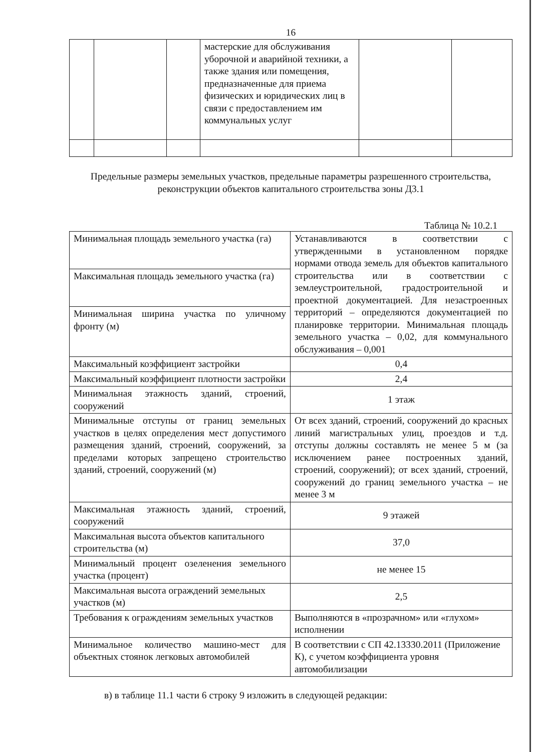16
| | | | мастерские для обслуживания уборочной и аварийной техники, а также здания или помещения, предназначенные для приема физических и юридических лиц в связи с предоставлением им коммунальных услуг | | |
Предельные размеры земельных участков, предельные параметры разрешенного строительства, реконструкции объектов капитального строительства зоны Д3.1
Таблица № 10.2.1
| Минимальная площадь земельного участка (га) | Устанавливаются в соответствии с утвержденными в установленном порядке нормами отвода земель для объектов капитального строительства или в соответствии с землеустроительной, градостроительной и проектной документацией. Для незастроенных территорий – определяются документацией по планировке территории. Минимальная площадь земельного участка – 0,02, для коммунального обслуживания – 0,001 |
| Максимальная площадь земельного участка (га) | |
| Минимальная ширина участка по уличному фронту (м) | |
| Максимальный коэффициент застройки | 0,4 |
| Максимальный коэффициент плотности застройки | 2,4 |
| Минимальная этажность зданий, строений, сооружений | 1 этаж |
| Минимальные отступы от границ земельных участков в целях определения мест допустимого размещения зданий, строений, сооружений, за пределами которых запрещено строительство зданий, строений, сооружений (м) | От всех зданий, строений, сооружений до красных линий магистральных улиц, проездов и т.д. отступы должны составлять не менее 5 м (за исключением ранее построенных зданий, строений, сооружений); от всех зданий, строений, сооружений до границ земельного участка – не менее 3 м |
| Максимальная этажность зданий, строений, сооружений | 9 этажей |
| Максимальная высота объектов капитального строительства (м) | 37,0 |
| Минимальный процент озеленения земельного участка (процент) | не менее 15 |
| Максимальная высота ограждений земельных участков (м) | 2,5 |
| Требования к ограждениям земельных участков | Выполняются в «прозрачном» или «глухом» исполнении |
| Минимальное количество машино-мест для объектных стоянок легковых автомобилей | В соответствии с СП 42.13330.2011 (Приложение К), с учетом коэффициента уровня автомобилизации |
в) в таблице 11.1 части 6 строку 9 изложить в следующей редакции: